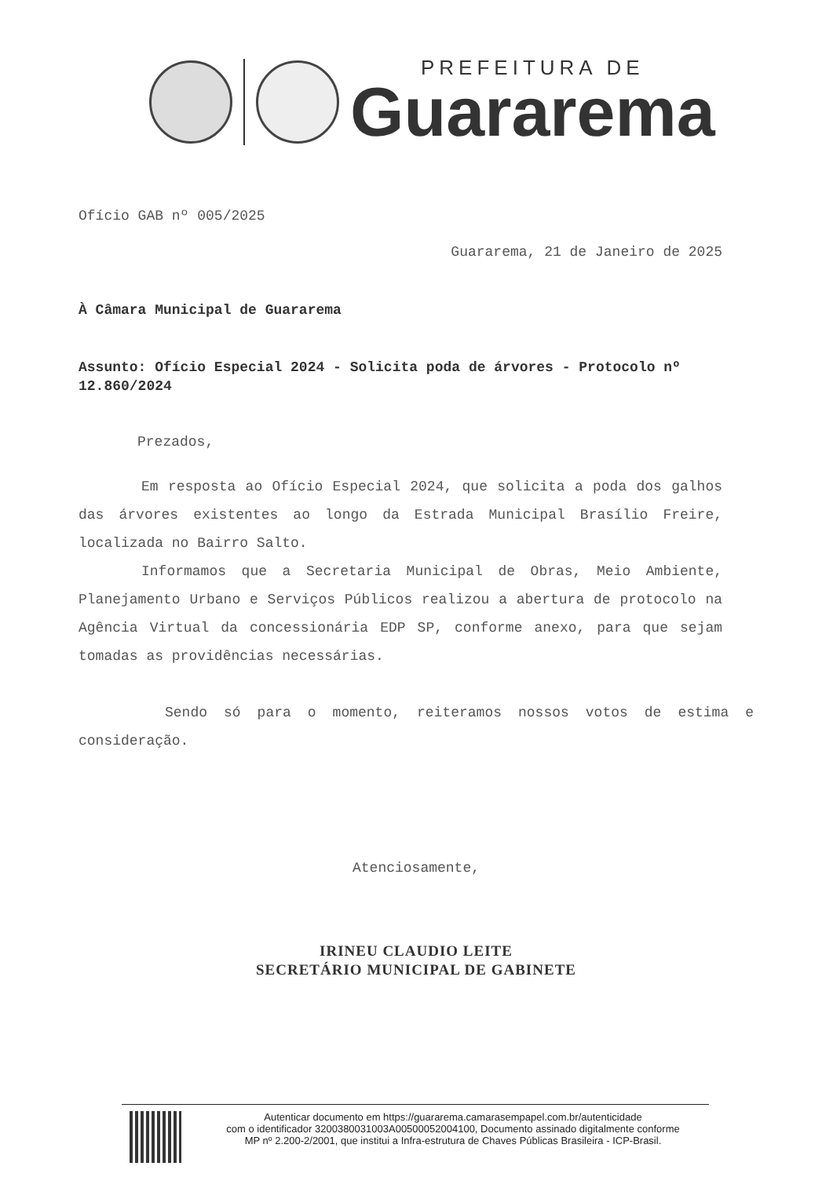PREFEITURA DE
Guararema
Ofício GAB nº 005/2025
Guararema, 21 de Janeiro de 2025
À Câmara Municipal de Guararema
Assunto: Ofício Especial 2024 - Solicita poda de árvores - Protocolo nº 12.860/2024
Prezados,
Em resposta ao Ofício Especial 2024, que solicita a poda dos galhos das árvores existentes ao longo da Estrada Municipal Brasílio Freire, localizada no Bairro Salto.
Informamos que a Secretaria Municipal de Obras, Meio Ambiente, Planejamento Urbano e Serviços Públicos realizou a abertura de protocolo na Agência Virtual da concessionária EDP SP, conforme anexo, para que sejam tomadas as providências necessárias.
Sendo só para o momento, reiteramos nossos votos de estima e consideração.
Atenciosamente,
IRINEU CLAUDIO LEITE
SECRETÁRIO MUNICIPAL DE GABINETE
Autenticar documento em https://guararema.camarasempapel.com.br/autenticidade
com o identificador 3200380031003A00500052004100, Documento assinado digitalmente conforme
MP nº 2.200-2/2001, que institui a Infra-estrutura de Chaves Públicas Brasileira - ICP-Brasil.